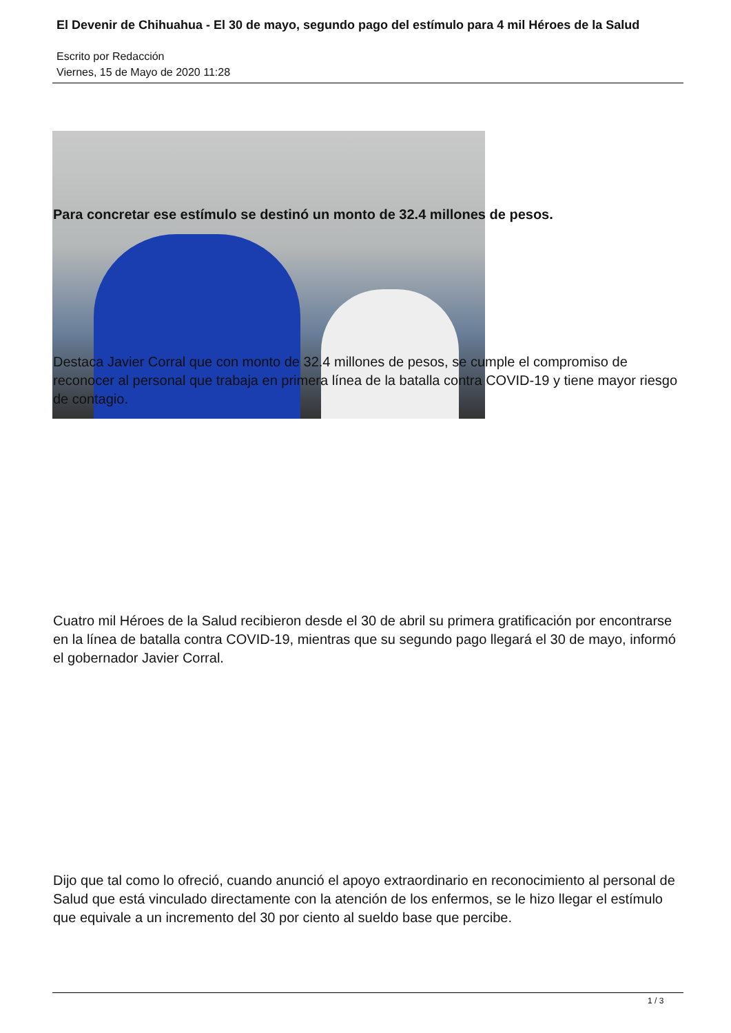El Devenir de Chihuahua - El 30 de mayo, segundo pago del estímulo para 4 mil Héroes de la Salud
Escrito por Redacción
Viernes, 15 de Mayo de 2020 11:28
Para concretar ese estímulo se destinó un monto de 32.4 millones de pesos.
Destaca Javier Corral que con monto de 32.4 millones de pesos, se cumple el compromiso de reconocer al personal que trabaja en primera línea de la batalla contra COVID-19 y tiene mayor riesgo de contagio.
Cuatro mil Héroes de la Salud recibieron desde el 30 de abril su primera gratificación por encontrarse en la línea de batalla contra COVID-19, mientras que su segundo pago llegará el 30 de mayo, informó el gobernador Javier Corral.
Dijo que tal como lo ofreció, cuando anunció el apoyo extraordinario en reconocimiento al personal de Salud que está vinculado directamente con la atención de los enfermos, se le hizo llegar el estímulo que equivale a un incremento del 30 por ciento al sueldo base que percibe.
1 / 3